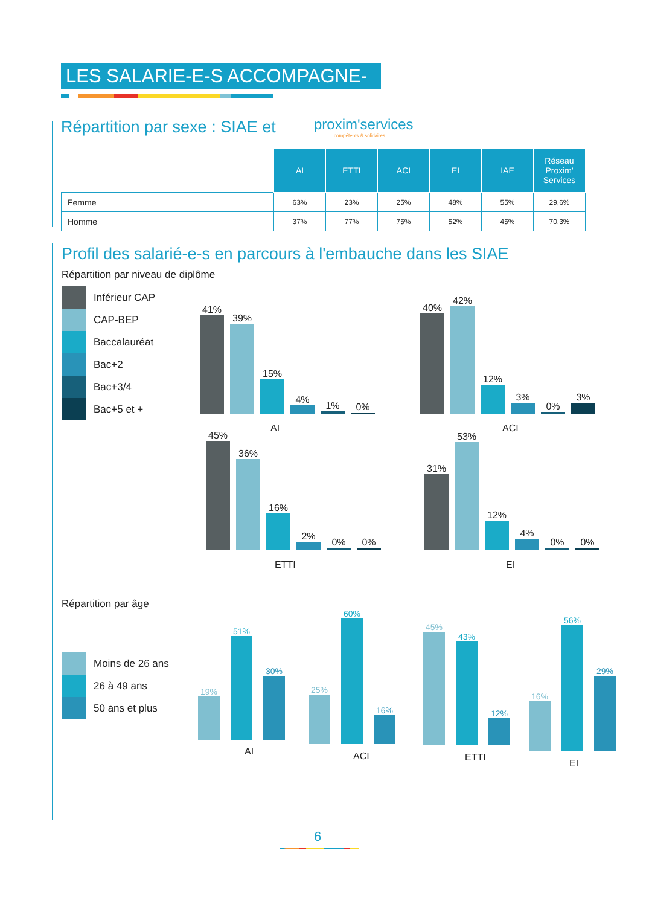LES SALARIE-E-S ACCOMPAGNE-E-S
Répartition par sexe : SIAE et
proxim'services
compétents & solidaires
| | AI | ETTI | ACI | EI | IAE | Réseau Proxim' Services |
| Femme | 63% | 23% | 25% | 48% | 55% | 29,6% |
| Homme | 37% | 77% | 75% | 52% | 45% | 70,3% |
Profil des salarié-e-s en parcours à l'embauche dans les SIAE
Répartition par niveau de diplôme
Inférieur CAP
CAP-BEP
Baccalauréat
Bac+2
Bac+3/4
Bac+5 et +
41%
39%
15%
4%
1%
0%
AI
40%
42%
12%
3%
0%
3%
ACI
45%
36%
16%
2%
0%
0%
ETTI
31%
53%
12%
4%
0%
0%
EI
Répartition par âge
Moins de 26 ans
26 à 49 ans
50 ans et plus
19%
51%
30%
AI
25%
60%
16%
ACI
45%
43%
12%
ETTI
16%
56%
29%
EI
6